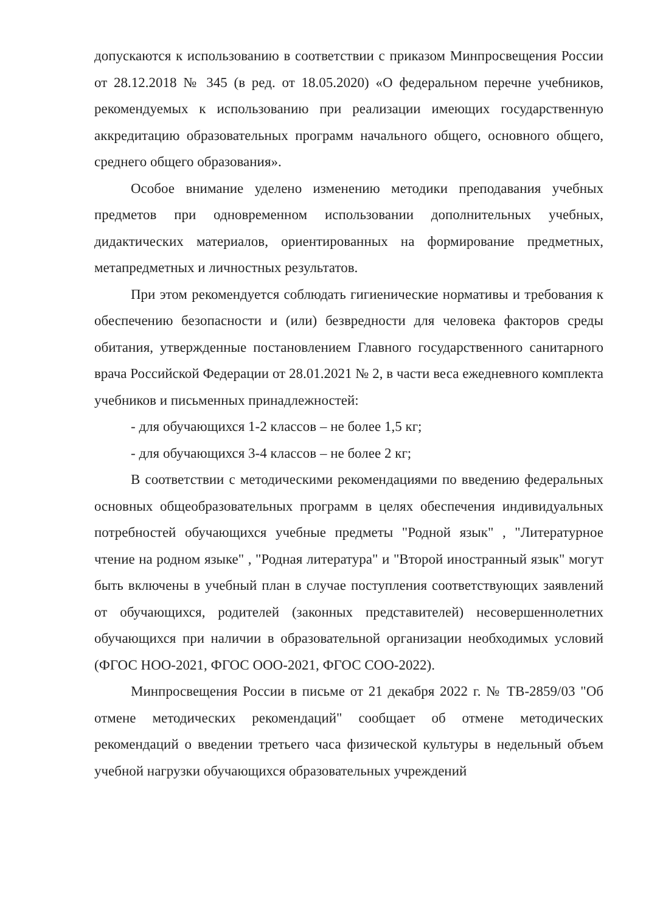допускаются к использованию в соответствии с приказом Минпросвещения России от 28.12.2018 № 345 (в ред. от 18.05.2020) «О федеральном перечне учебников, рекомендуемых к использованию при реализации имеющих государственную аккредитацию образовательных программ начального общего, основного общего, среднего общего образования».
Особое внимание уделено изменению методики преподавания учебных предметов при одновременном использовании дополнительных учебных, дидактических материалов, ориентированных на формирование предметных, метапредметных и личностных результатов.
При этом рекомендуется соблюдать гигиенические нормативы и требования к обеспечению безопасности и (или) безвредности для человека факторов среды обитания, утвержденные постановлением Главного государственного санитарного врача Российской Федерации от 28.01.2021 № 2, в части веса ежедневного комплекта учебников и письменных принадлежностей:
- для обучающихся 1-2 классов – не более 1,5 кг;
- для обучающихся 3-4 классов – не более 2 кг;
В соответствии с методическими рекомендациями по введению федеральных основных общеобразовательных программ в целях обеспечения индивидуальных потребностей обучающихся учебные предметы "Родной язык" , "Литературное чтение на родном языке" , "Родная литература" и "Второй иностранный язык" могут быть включены в учебный план в случае поступления соответствующих заявлений от обучающихся, родителей (законных представителей) несовершеннолетних обучающихся при наличии в образовательной организации необходимых условий (ФГОС НОО-2021, ФГОС ООО-2021, ФГОС СОО-2022).
Минпросвещения России в письме от 21 декабря 2022 г. № ТВ-2859/03 "Об отмене методических рекомендаций" сообщает об отмене методических рекомендаций о введении третьего часа физической культуры в недельный объем учебной нагрузки обучающихся образовательных учреждений